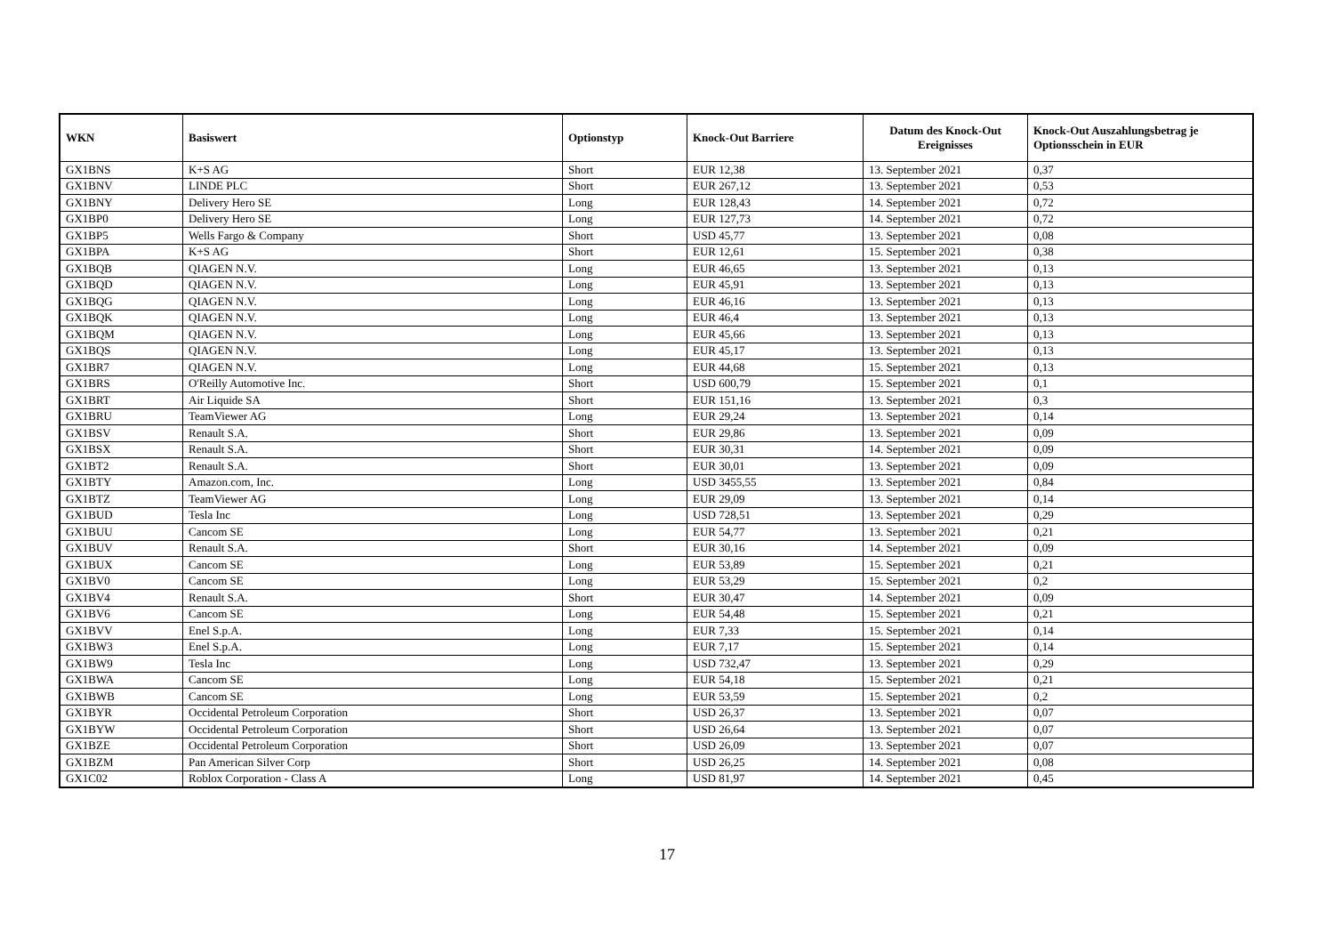| WKN | Basiswert | Optionstyp | Knock-Out Barriere | Datum des Knock-Out Ereignisses | Knock-Out Auszahlungsbetrag je Optionsschein in EUR |
| --- | --- | --- | --- | --- | --- |
| GX1BNS | K+S AG | Short | EUR 12,38 | 13. September 2021 | 0,37 |
| GX1BNV | LINDE PLC | Short | EUR 267,12 | 13. September 2021 | 0,53 |
| GX1BNY | Delivery Hero SE | Long | EUR 128,43 | 14. September 2021 | 0,72 |
| GX1BP0 | Delivery Hero SE | Long | EUR 127,73 | 14. September 2021 | 0,72 |
| GX1BP5 | Wells Fargo & Company | Short | USD 45,77 | 13. September 2021 | 0,08 |
| GX1BPA | K+S AG | Short | EUR 12,61 | 15. September 2021 | 0,38 |
| GX1BQB | QIAGEN N.V. | Long | EUR 46,65 | 13. September 2021 | 0,13 |
| GX1BQD | QIAGEN N.V. | Long | EUR 45,91 | 13. September 2021 | 0,13 |
| GX1BQG | QIAGEN N.V. | Long | EUR 46,16 | 13. September 2021 | 0,13 |
| GX1BQK | QIAGEN N.V. | Long | EUR 46,4 | 13. September 2021 | 0,13 |
| GX1BQM | QIAGEN N.V. | Long | EUR 45,66 | 13. September 2021 | 0,13 |
| GX1BQS | QIAGEN N.V. | Long | EUR 45,17 | 13. September 2021 | 0,13 |
| GX1BR7 | QIAGEN N.V. | Long | EUR 44,68 | 15. September 2021 | 0,13 |
| GX1BRS | O'Reilly Automotive Inc. | Short | USD 600,79 | 15. September 2021 | 0,1 |
| GX1BRT | Air Liquide SA | Short | EUR 151,16 | 13. September 2021 | 0,3 |
| GX1BRU | TeamViewer AG | Long | EUR 29,24 | 13. September 2021 | 0,14 |
| GX1BSV | Renault S.A. | Short | EUR 29,86 | 13. September 2021 | 0,09 |
| GX1BSX | Renault S.A. | Short | EUR 30,31 | 14. September 2021 | 0,09 |
| GX1BT2 | Renault S.A. | Short | EUR 30,01 | 13. September 2021 | 0,09 |
| GX1BTY | Amazon.com, Inc. | Long | USD 3455,55 | 13. September 2021 | 0,84 |
| GX1BTZ | TeamViewer AG | Long | EUR 29,09 | 13. September 2021 | 0,14 |
| GX1BUD | Tesla Inc | Long | USD 728,51 | 13. September 2021 | 0,29 |
| GX1BUU | Cancom SE | Long | EUR 54,77 | 13. September 2021 | 0,21 |
| GX1BUV | Renault S.A. | Short | EUR 30,16 | 14. September 2021 | 0,09 |
| GX1BUX | Cancom SE | Long | EUR 53,89 | 15. September 2021 | 0,21 |
| GX1BV0 | Cancom SE | Long | EUR 53,29 | 15. September 2021 | 0,2 |
| GX1BV4 | Renault S.A. | Short | EUR 30,47 | 14. September 2021 | 0,09 |
| GX1BV6 | Cancom SE | Long | EUR 54,48 | 15. September 2021 | 0,21 |
| GX1BVV | Enel S.p.A. | Long | EUR 7,33 | 15. September 2021 | 0,14 |
| GX1BW3 | Enel S.p.A. | Long | EUR 7,17 | 15. September 2021 | 0,14 |
| GX1BW9 | Tesla Inc | Long | USD 732,47 | 13. September 2021 | 0,29 |
| GX1BWA | Cancom SE | Long | EUR 54,18 | 15. September 2021 | 0,21 |
| GX1BWB | Cancom SE | Long | EUR 53,59 | 15. September 2021 | 0,2 |
| GX1BYR | Occidental Petroleum Corporation | Short | USD 26,37 | 13. September 2021 | 0,07 |
| GX1BYW | Occidental Petroleum Corporation | Short | USD 26,64 | 13. September 2021 | 0,07 |
| GX1BZE | Occidental Petroleum Corporation | Short | USD 26,09 | 13. September 2021 | 0,07 |
| GX1BZM | Pan American Silver Corp | Short | USD 26,25 | 14. September 2021 | 0,08 |
| GX1C02 | Roblox Corporation - Class A | Long | USD 81,97 | 14. September 2021 | 0,45 |
17